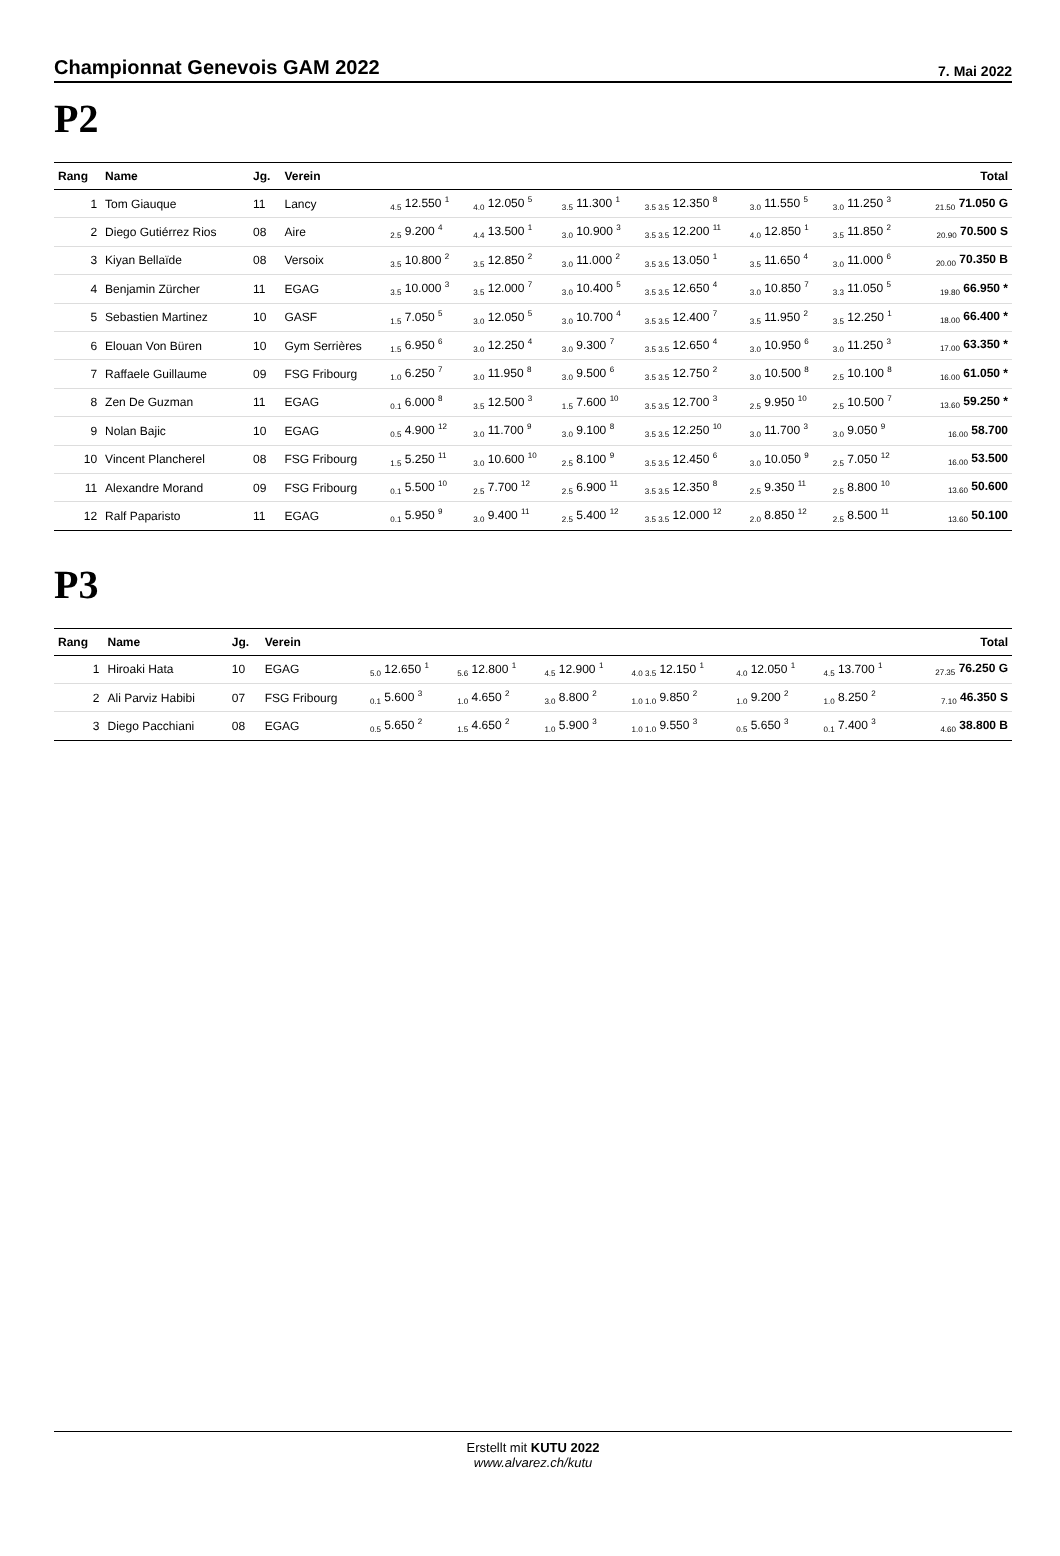Championnat Genevois GAM 2022
7. Mai 2022
P2
| Rang | Name | Jg. | Verein | | | | | | | Total |
| --- | --- | --- | --- | --- | --- | --- | --- | --- | --- | --- |
| 1 | Tom Giauque | 11 | Lancy | <sub>4.5</sub> 12.550 <sup>1</sup> | <sub>4.0</sub> 12.050 <sup>5</sup> | <sub>3.5</sub> 11.300 <sup>1</sup> | <sub>3.5 3.5</sub> 12.350 <sup>8</sup> | <sub>3.0</sub> 11.550 <sup>5</sup> | <sub>3.0</sub> 11.250 <sup>3</sup> | <sub>21.50</sub> 71.050 G |
| 2 | Diego Gutiérrez Rios | 08 | Aire | <sub>2.5</sub> 9.200 <sup>4</sup> | <sub>4.4</sub> 13.500 <sup>1</sup> | <sub>3.0</sub> 10.900 <sup>3</sup> | <sub>3.5 3.5</sub> 12.200 <sup>11</sup> | <sub>4.0</sub> 12.850 <sup>1</sup> | <sub>3.5</sub> 11.850 <sup>2</sup> | <sub>20.90</sub> 70.500 S |
| 3 | Kiyan Bellaïde | 08 | Versoix | <sub>3.5</sub> 10.800 <sup>2</sup> | <sub>3.5</sub> 12.850 <sup>2</sup> | <sub>3.0</sub> 11.000 <sup>2</sup> | <sub>3.5 3.5</sub> 13.050 <sup>1</sup> | <sub>3.5</sub> 11.650 <sup>4</sup> | <sub>3.0</sub> 11.000 <sup>6</sup> | <sub>20.00</sub> 70.350 B |
| 4 | Benjamin Zürcher | 11 | EGAG | <sub>3.5</sub> 10.000 <sup>3</sup> | <sub>3.5</sub> 12.000 <sup>7</sup> | <sub>3.0</sub> 10.400 <sup>5</sup> | <sub>3.5 3.5</sub> 12.650 <sup>4</sup> | <sub>3.0</sub> 10.850 <sup>7</sup> | <sub>3.3</sub> 11.050 <sup>5</sup> | <sub>19.80</sub> 66.950 * |
| 5 | Sebastien Martinez | 10 | GASF | <sub>1.5</sub> 7.050 <sup>5</sup> | <sub>3.0</sub> 12.050 <sup>5</sup> | <sub>3.0</sub> 10.700 <sup>4</sup> | <sub>3.5 3.5</sub> 12.400 <sup>7</sup> | <sub>3.5</sub> 11.950 <sup>2</sup> | <sub>3.5</sub> 12.250 <sup>1</sup> | <sub>18.00</sub> 66.400 * |
| 6 | Elouan Von Büren | 10 | Gym Serrières | <sub>1.5</sub> 6.950 <sup>6</sup> | <sub>3.0</sub> 12.250 <sup>4</sup> | <sub>3.0</sub> 9.300 <sup>7</sup> | <sub>3.5 3.5</sub> 12.650 <sup>4</sup> | <sub>3.0</sub> 10.950 <sup>6</sup> | <sub>3.0</sub> 11.250 <sup>3</sup> | <sub>17.00</sub> 63.350 * |
| 7 | Raffaele Guillaume | 09 | FSG Fribourg | <sub>1.0</sub> 6.250 <sup>7</sup> | <sub>3.0</sub> 11.950 <sup>8</sup> | <sub>3.0</sub> 9.500 <sup>6</sup> | <sub>3.5 3.5</sub> 12.750 <sup>2</sup> | <sub>3.0</sub> 10.500 <sup>8</sup> | <sub>2.5</sub> 10.100 <sup>8</sup> | <sub>16.00</sub> 61.050 * |
| 8 | Zen De Guzman | 11 | EGAG | <sub>0.1</sub> 6.000 <sup>8</sup> | <sub>3.5</sub> 12.500 <sup>3</sup> | <sub>1.5</sub> 7.600 <sup>10</sup> | <sub>3.5 3.5</sub> 12.700 <sup>3</sup> | <sub>2.5</sub> 9.950 <sup>10</sup> | <sub>2.5</sub> 10.500 <sup>7</sup> | <sub>13.60</sub> 59.250 * |
| 9 | Nolan Bajic | 10 | EGAG | <sub>0.5</sub> 4.900 <sup>12</sup> | <sub>3.0</sub> 11.700 <sup>9</sup> | <sub>3.0</sub> 9.100 <sup>8</sup> | <sub>3.5 3.5</sub> 12.250 <sup>10</sup> | <sub>3.0</sub> 11.700 <sup>3</sup> | <sub>3.0</sub> 9.050 <sup>9</sup> | <sub>16.00</sub> 58.700 |
| 10 | Vincent Plancherel | 08 | FSG Fribourg | <sub>1.5</sub> 5.250 <sup>11</sup> | <sub>3.0</sub> 10.600 <sup>10</sup> | <sub>2.5</sub> 8.100 <sup>9</sup> | <sub>3.5 3.5</sub> 12.450 <sup>6</sup> | <sub>3.0</sub> 10.050 <sup>9</sup> | <sub>2.5</sub> 7.050 <sup>12</sup> | <sub>16.00</sub> 53.500 |
| 11 | Alexandre Morand | 09 | FSG Fribourg | <sub>0.1</sub> 5.500 <sup>10</sup> | <sub>2.5</sub> 7.700 <sup>12</sup> | <sub>2.5</sub> 6.900 <sup>11</sup> | <sub>3.5 3.5</sub> 12.350 <sup>8</sup> | <sub>2.5</sub> 9.350 <sup>11</sup> | <sub>2.5</sub> 8.800 <sup>10</sup> | <sub>13.60</sub> 50.600 |
| 12 | Ralf Paparisto | 11 | EGAG | <sub>0.1</sub> 5.950 <sup>9</sup> | <sub>3.0</sub> 9.400 <sup>11</sup> | <sub>2.5</sub> 5.400 <sup>12</sup> | <sub>3.5 3.5</sub> 12.000 <sup>12</sup> | <sub>2.0</sub> 8.850 <sup>12</sup> | <sub>2.5</sub> 8.500 <sup>11</sup> | <sub>13.60</sub> 50.100 |
P3
| Rang | Name | Jg. | Verein | | | | | | | Total |
| --- | --- | --- | --- | --- | --- | --- | --- | --- | --- | --- |
| 1 | Hiroaki Hata | 10 | EGAG | <sub>5.0</sub> 12.650 <sup>1</sup> | <sub>5.6</sub> 12.800 <sup>1</sup> | <sub>4.5</sub> 12.900 <sup>1</sup> | <sub>4.0 3.5</sub> 12.150 <sup>1</sup> | <sub>4.0</sub> 12.050 <sup>1</sup> | <sub>4.5</sub> 13.700 <sup>1</sup> | <sub>27.35</sub> 76.250 G |
| 2 | Ali Parviz Habibi | 07 | FSG Fribourg | <sub>0.1</sub> 5.600 <sup>3</sup> | <sub>1.0</sub> 4.650 <sup>2</sup> | <sub>3.0</sub> 8.800 <sup>2</sup> | <sub>1.0 1.0</sub> 9.850 <sup>2</sup> | <sub>1.0</sub> 9.200 <sup>2</sup> | <sub>1.0</sub> 8.250 <sup>2</sup> | <sub>7.10</sub> 46.350 S |
| 3 | Diego Pacchiani | 08 | EGAG | <sub>0.5</sub> 5.650 <sup>2</sup> | <sub>1.5</sub> 4.650 <sup>2</sup> | <sub>1.0</sub> 5.900 <sup>3</sup> | <sub>1.0 1.0</sub> 9.550 <sup>3</sup> | <sub>0.5</sub> 5.650 <sup>3</sup> | <sub>0.1</sub> 7.400 <sup>3</sup> | <sub>4.60</sub> 38.800 B |
Erstellt mit KUTU 2022
www.alvarez.ch/kutu